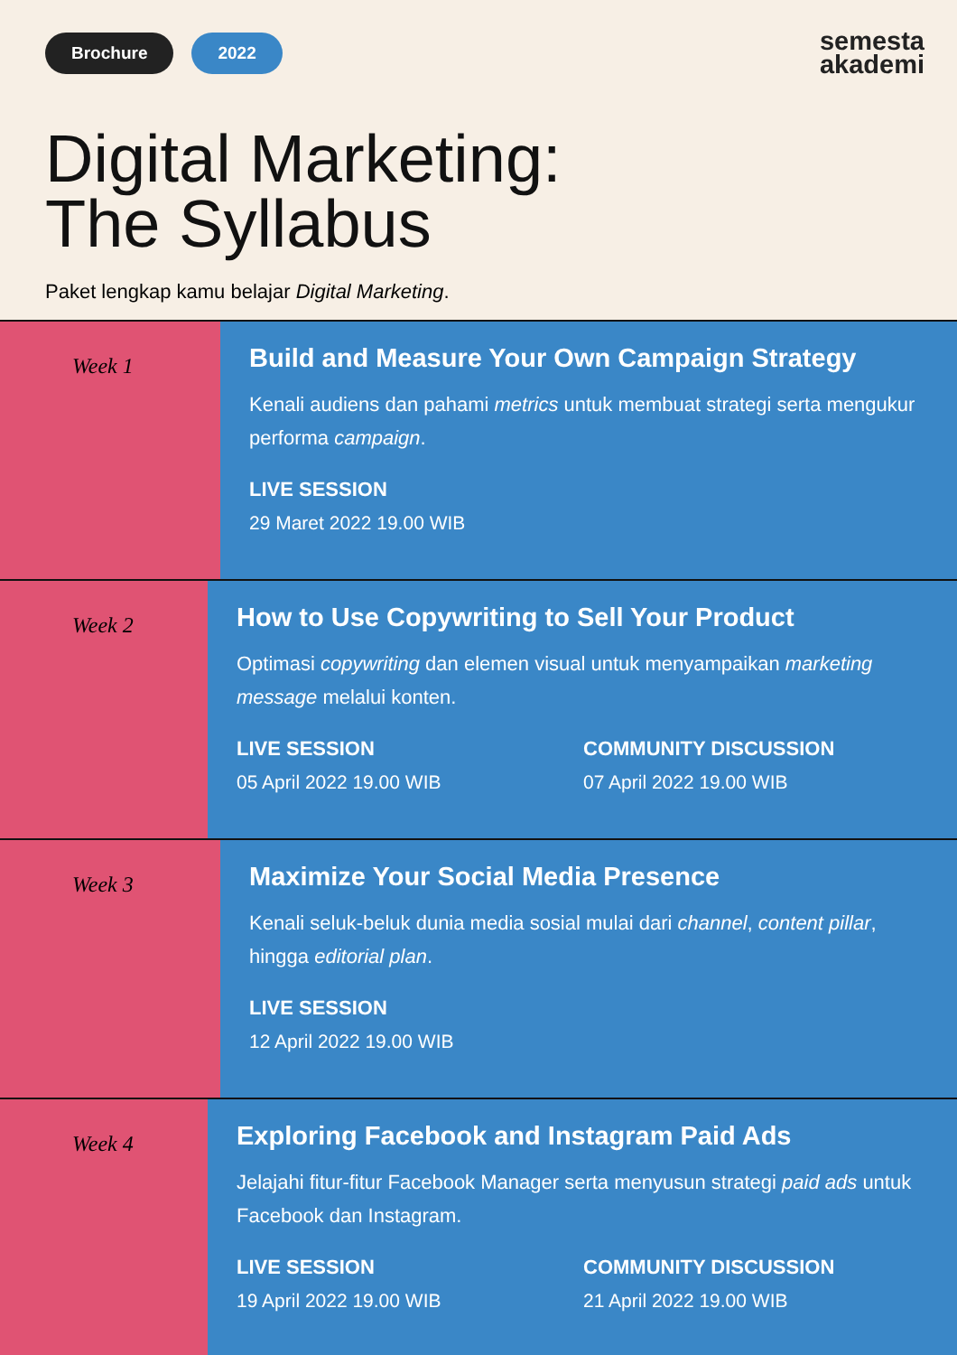Brochure 2022
semesta
akademi
Digital Marketing:
The Syllabus
Paket lengkap kamu belajar Digital Marketing.
Week 1
Build and Measure Your Own Campaign Strategy
Kenali audiens dan pahami metrics untuk membuat strategi serta mengukur performa campaign.
LIVE SESSION
29 Maret 2022 19.00 WIB
Week 2
How to Use Copywriting to Sell Your Product
Optimasi copywriting dan elemen visual untuk menyampaikan marketing message melalui konten.
LIVE SESSION
05 April 2022 19.00 WIB
COMMUNITY DISCUSSION
07 April 2022 19.00 WIB
Week 3
Maximize Your Social Media Presence
Kenali seluk-beluk dunia media sosial mulai dari channel, content pillar, hingga editorial plan.
LIVE SESSION
12 April 2022 19.00 WIB
Week 4
Exploring Facebook and Instagram Paid Ads
Jelajahi fitur-fitur Facebook Manager serta menyusun strategi paid ads untuk Facebook dan Instagram.
LIVE SESSION
19 April 2022 19.00 WIB
COMMUNITY DISCUSSION
21 April 2022 19.00 WIB